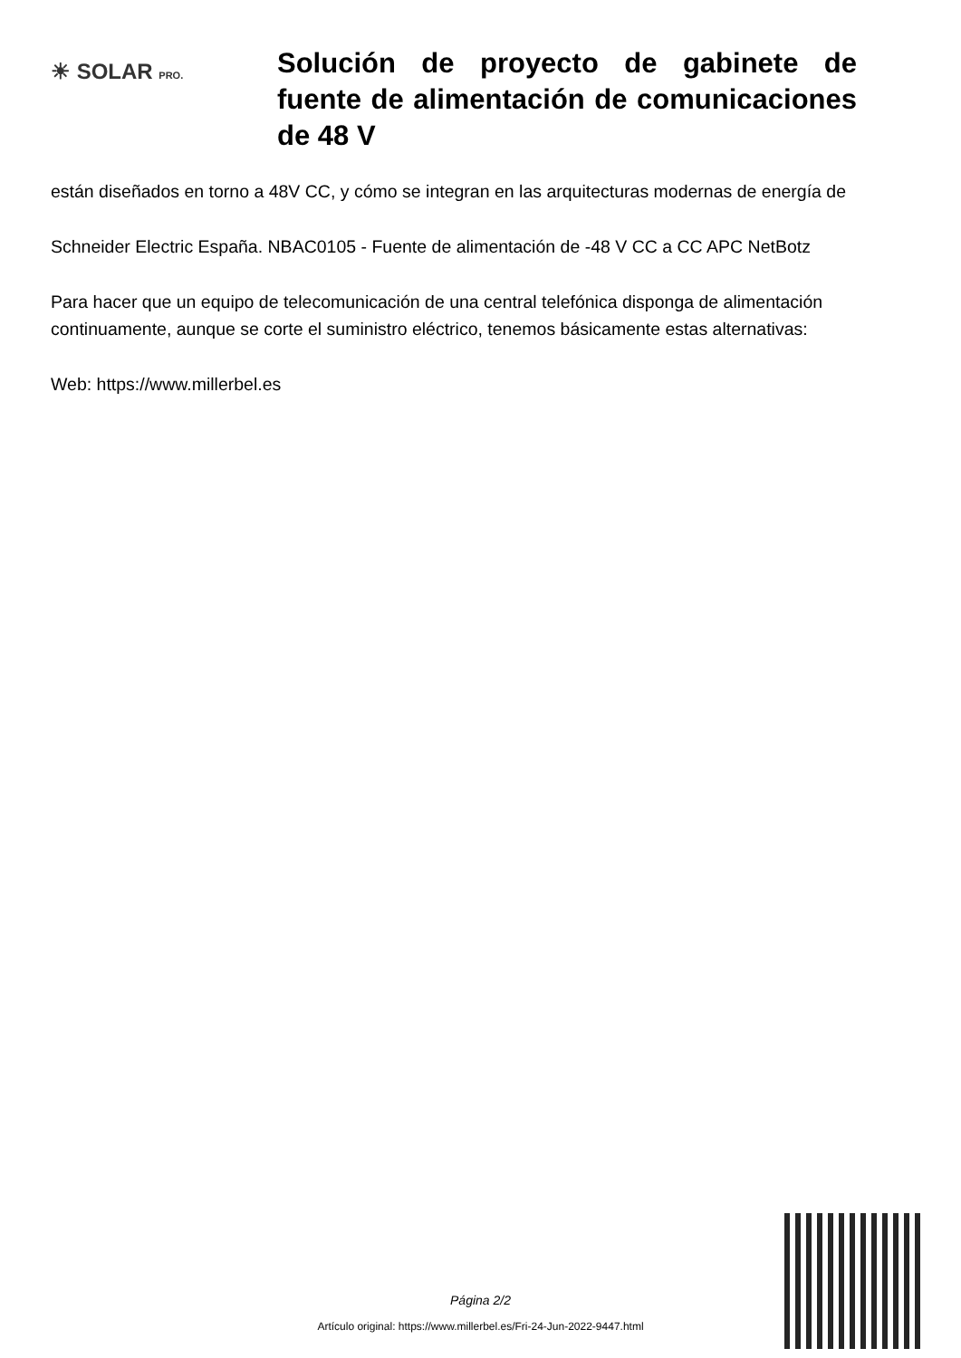☀ SOLAR PRO.
Solución de proyecto de gabinete de fuente de alimentación de comunicaciones de 48 V
están diseñados en torno a 48V CC, y cómo se integran en las arquitecturas modernas de energía de
Schneider Electric España. NBAC0105 - Fuente de alimentación de -48 V CC a CC APC NetBotz
Para hacer que un equipo de telecomunicación de una central telefónica disponga de alimentación continuamente, aunque se corte el suministro eléctrico, tenemos básicamente estas alternativas:
Web: https://www.millerbel.es
Página 2/2
Artículo original: https://www.millerbel.es/Fri-24-Jun-2022-9447.html